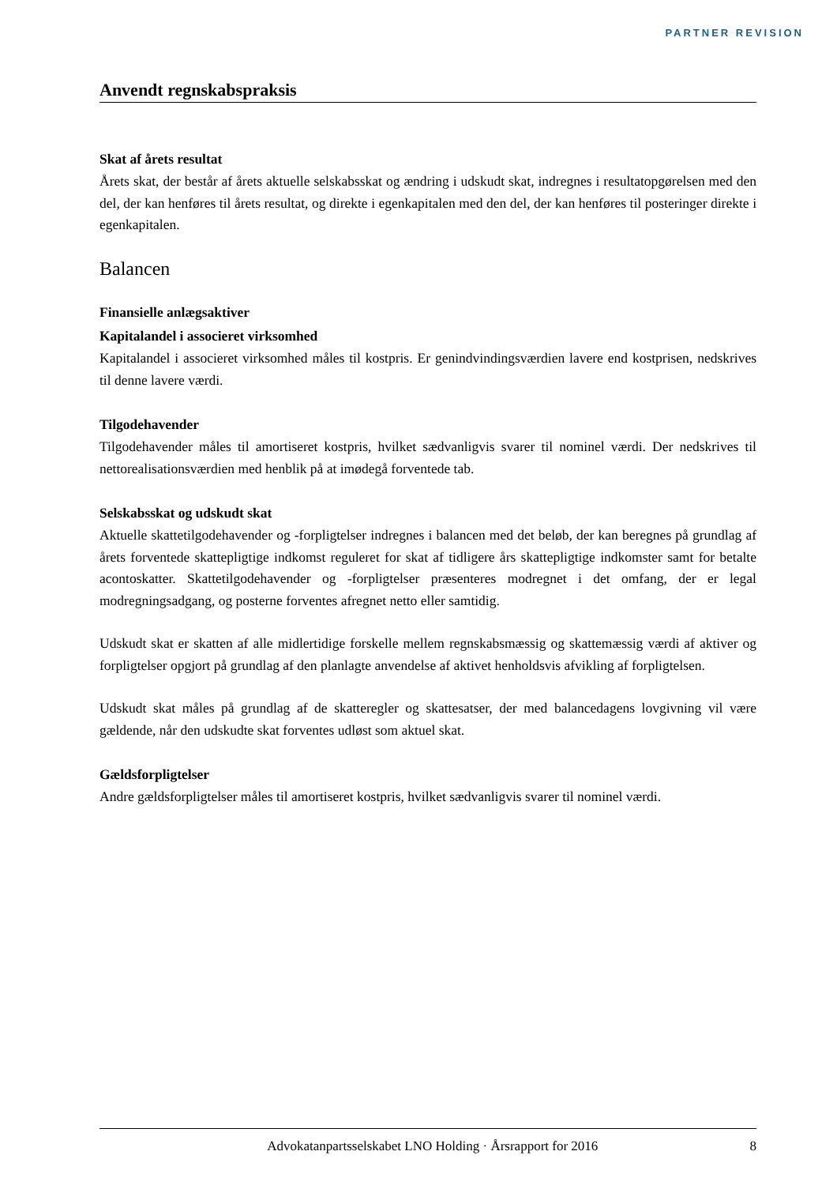PARTNER REVISION
Anvendt regnskabspraksis
Skat af årets resultat
Årets skat, der består af årets aktuelle selskabsskat og ændring i udskudt skat, indregnes i resultatopgørelsen med den del, der kan henføres til årets resultat, og direkte i egenkapitalen med den del, der kan henføres til posteringer direkte i egenkapitalen.
Balancen
Finansielle anlægsaktiver
Kapitalandel i associeret virksomhed
Kapitalandel i associeret virksomhed måles til kostpris. Er genindvindingsværdien lavere end kostprisen, nedskrives til denne lavere værdi.
Tilgodehavender
Tilgodehavender måles til amortiseret kostpris, hvilket sædvanligvis svarer til nominel værdi. Der nedskrives til nettorealisationsværdien med henblik på at imødegå forventede tab.
Selskabsskat og udskudt skat
Aktuelle skattetilgodehavender og -forpligtelser indregnes i balancen med det beløb, der kan beregnes på grundlag af årets forventede skattepligtige indkomst reguleret for skat af tidligere års skattepligtige indkomster samt for betalte acontoskatter. Skattetilgodehavender og -forpligtelser præsenteres modregnet i det omfang, der er legal modregningsadgang, og posterne forventes afregnet netto eller samtidig.
Udskudt skat er skatten af alle midlertidige forskelle mellem regnskabsmæssig og skattemæssig værdi af aktiver og forpligtelser opgjort på grundlag af den planlagte anvendelse af aktivet henholdsvis afvikling af forpligtelsen.
Udskudt skat måles på grundlag af de skatteregler og skattesatser, der med balancedagens lovgivning vil være gældende, når den udskudte skat forventes udløst som aktuel skat.
Gældsforpligtelser
Andre gældsforpligtelser måles til amortiseret kostpris, hvilket sædvanligvis svarer til nominel værdi.
Advokatanpartsselskabet LNO Holding · Årsrapport for 2016 8